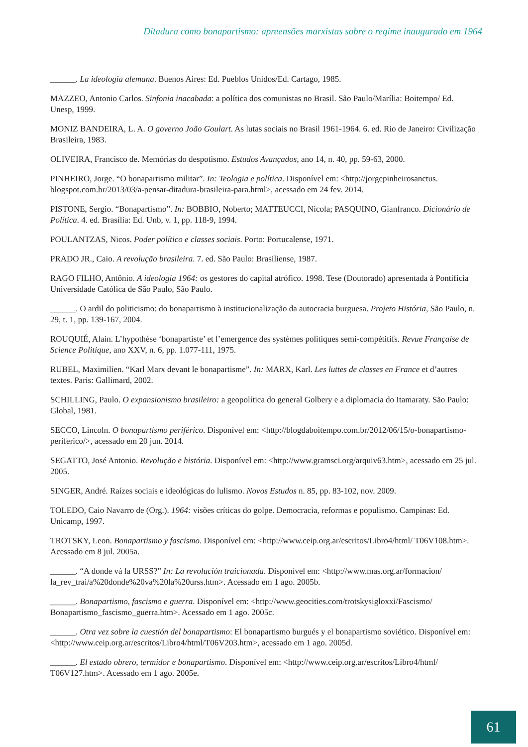Ditadura como bonapartismo: apreensões marxistas sobre o regime inaugurado em 1964
______. La ideologia alemana. Buenos Aires: Ed. Pueblos Unidos/Ed. Cartago, 1985.
MAZZEO, Antonio Carlos. Sinfonia inacabada: a política dos comunistas no Brasil. São Paulo/Marília: Boitempo/ Ed. Unesp, 1999.
MONIZ BANDEIRA, L. A. O governo João Goulart. As lutas sociais no Brasil 1961-1964. 6. ed. Rio de Janeiro: Civilização Brasileira, 1983.
OLIVEIRA, Francisco de. Memórias do despotismo. Estudos Avançados, ano 14, n. 40, pp. 59-63, 2000.
PINHEIRO, Jorge. “O bonapartismo militar”. In: Teologia e política. Disponível em: <http://jorgepinheirosanctus. blogspot.com.br/2013/03/a-pensar-ditadura-brasileira-para.html>, acessado em 24 fev. 2014.
PISTONE, Sergio. “Bonapartismo”. In: BOBBIO, Noberto; MATTEUCCI, Nicola; PASQUINO, Gianfranco. Dicionário de Política. 4. ed. Brasília: Ed. Unb, v. 1, pp. 118-9, 1994.
POULANTZAS, Nicos. Poder político e classes sociais. Porto: Portucalense, 1971.
PRADO JR., Caio. A revolução brasileira. 7. ed. São Paulo: Brasiliense, 1987.
RAGO FILHO, Antônio. A ideologia 1964: os gestores do capital atrófico. 1998. Tese (Doutorado) apresentada à Pontifícia Universidade Católica de São Paulo, São Paulo.
______. O ardil do politicismo: do bonapartismo à institucionalização da autocracia burguesa. Projeto História, São Paulo, n. 29, t. 1, pp. 139-167, 2004.
ROUQUIÉ, Alain. L’hypothèse ‘bonapartiste’ et l’emergence des systèmes politiques semi-compétitifs. Revue Française de Science Politique, ano XXV, n. 6, pp. 1.077-111, 1975.
RUBEL, Maximilien. “Karl Marx devant le bonapartisme”. In: MARX, Karl. Les luttes de classes en France et d’autres textes. Paris: Gallimard, 2002.
SCHILLING, Paulo. O expansionismo brasileiro: a geopolítica do general Golbery e a diplomacia do Itamaraty. São Paulo: Global, 1981.
SECCO, Lincoln. O bonapartismo periférico. Disponível em: <http://blogdaboitempo.com.br/2012/06/15/o-bonapartismo-periferico/>, acessado em 20 jun. 2014.
SEGATTO, José Antonio. Revolução e história. Disponível em: <http://www.gramsci.org/arquiv63.htm>, acessado em 25 jul. 2005.
SINGER, André. Raízes sociais e ideológicas do lulismo. Novos Estudos n. 85, pp. 83-102, nov. 2009.
TOLEDO, Caio Navarro de (Org.). 1964: visões críticas do golpe. Democracia, reformas e populismo. Campinas: Ed. Unicamp, 1997.
TROTSKY, Leon. Bonapartismo y fascismo. Disponível em: <http://www.ceip.org.ar/escritos/Libro4/html/ T06V108.htm>. Acessado em 8 jul. 2005a.
______. “A donde vá la URSS?” In: La revolución traicionada. Disponível em: <http://www.mas.org.ar/formacion/ la_rev_trai/a%20donde%20va%20la%20urss.htm>. Acessado em 1 ago. 2005b.
______. Bonapartismo, fascismo e guerra. Disponível em: <http://www.geocities.com/trotskysigloxxi/Fascismo/ Bonapartismo_fascismo_guerra.htm>. Acessado em 1 ago. 2005c.
______. Otra vez sobre la cuestión del bonapartismo: El bonapartismo burgués y el bonapartismo soviético. Disponível em: <http://www.ceip.org.ar/escritos/Libro4/html/T06V203.htm>, acessado em 1 ago. 2005d.
______. El estado obrero, termidor e bonapartismo. Disponível em: <http://www.ceip.org.ar/escritos/Libro4/html/ T06V127.htm>. Acessado em 1 ago. 2005e.
61